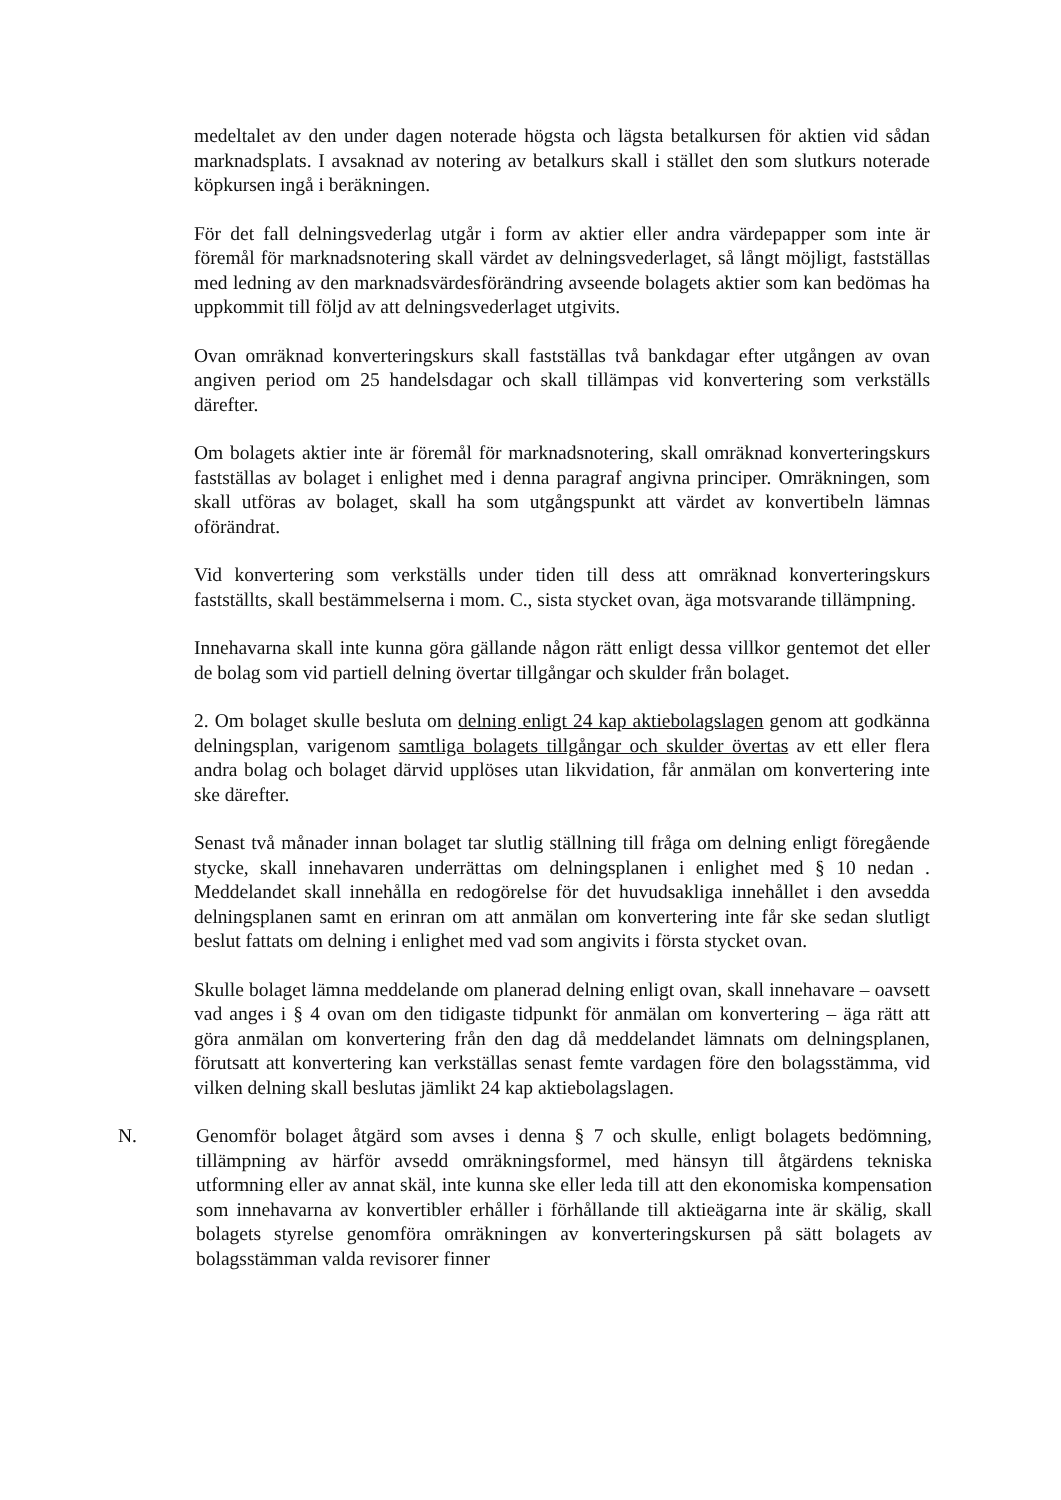medeltalet av den under dagen noterade högsta och lägsta betalkursen för aktien vid sådan marknadsplats. I avsaknad av notering av betalkurs skall i stället den som slutkurs noterade köpkursen ingå i beräkningen.
För det fall delningsvederlag utgår i form av aktier eller andra värdepapper som inte är föremål för marknadsnotering skall värdet av delningsvederlaget, så långt möjligt, fastställas med ledning av den marknadsvärdesförändring avseende bolagets aktier som kan bedömas ha uppkommit till följd av att delningsvederlaget utgivits.
Ovan omräknad konverteringskurs skall fastställas två bankdagar efter utgången av ovan angiven period om 25 handelsdagar och skall tillämpas vid konvertering som verkställs därefter.
Om bolagets aktier inte är föremål för marknadsnotering, skall omräknad konverteringskurs fastställas av bolaget i enlighet med i denna paragraf angivna principer. Omräkningen, som skall utföras av bolaget, skall ha som utgångspunkt att värdet av konvertibeln lämnas oförändrat.
Vid konvertering som verkställs under tiden till dess att omräknad konverteringskurs fastställts, skall bestämmelserna i mom. C., sista stycket ovan, äga motsvarande tillämpning.
Innehavarna skall inte kunna göra gällande någon rätt enligt dessa villkor gentemot det eller de bolag som vid partiell delning övertar tillgångar och skulder från bolaget.
2. Om bolaget skulle besluta om delning enligt 24 kap aktiebolagslagen genom att godkänna delningsplan, varigenom samtliga bolagets tillgångar och skulder övertas av ett eller flera andra bolag och bolaget därvid upplöses utan likvidation, får anmälan om konvertering inte ske därefter.
Senast två månader innan bolaget tar slutlig ställning till fråga om delning enligt föregående stycke, skall innehavaren underrättas om delningsplanen i enlighet med § 10 nedan . Meddelandet skall innehålla en redogörelse för det huvudsakliga innehållet i den avsedda delningsplanen samt en erinran om att anmälan om konvertering inte får ske sedan slutligt beslut fattats om delning i enlighet med vad som angivits i första stycket ovan.
Skulle bolaget lämna meddelande om planerad delning enligt ovan, skall innehavare – oavsett vad anges i § 4 ovan om den tidigaste tidpunkt för anmälan om konvertering – äga rätt att göra anmälan om konvertering från den dag då meddelandet lämnats om delningsplanen, förutsatt att konvertering kan verkställas senast femte vardagen före den bolagsstämma, vid vilken delning skall beslutas jämlikt 24 kap aktiebolagslagen.
N. Genomför bolaget åtgärd som avses i denna § 7 och skulle, enligt bolagets bedömning, tillämpning av härför avsedd omräkningsformel, med hänsyn till åtgärdens tekniska utformning eller av annat skäl, inte kunna ske eller leda till att den ekonomiska kompensation som innehavarna av konvertibler erhåller i förhållande till aktieägarna inte är skälig, skall bolagets styrelse genomföra omräkningen av konverteringskursen på sätt bolagets av bolagsstämman valda revisorer finner